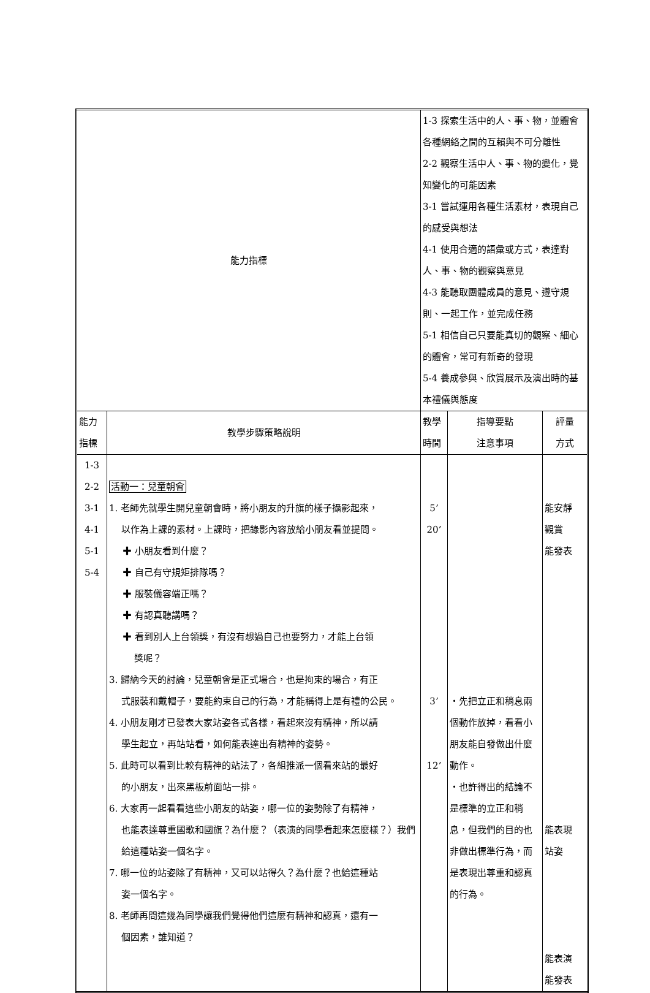| 能力指標 | | 1-3 探索生活中的人、事、物，並體會各種網絡之間的互賴與不可分離性 2-2 觀察生活中人、事、物的變化，覺知變化的可能因素 3-1 嘗試運用各種生活素材，表現自己的感受與想法 4-1 使用合適的語彙或方式，表達對人、事、物的觀察與意見 4-3 能聽取團體成員的意見、遵守規則、一起工作，並完成任務 5-1 相信自己只要能真切的觀察、細心的體會，常可有新奇的發現 5-4 養成參與、欣賞展示及演出時的基本禮儀與態度 | | |
| 能力 指標 | 教學步驟策略說明 | 教學 時間 | 指導要點 注意事項 | 評量 方式 |
| 1-3 2-2 3-1 4-1 5-1 5-4 | 活動一：兒童朝會 1. 老師先就學生開兒童朝會時，將小朋友的升旗的樣子攝影起來， 以作為上課的素材。上課時，把錄影內容放給小朋友看並提問。 ✚ 小朋友看到什麼？ ✚ 自己有守規矩排隊嗎？ ✚ 服裝儀容端正嗎？ ✚ 有認真聽講嗎？ ✚ 看到別人上台領獎，有沒有想過自己也要努力，才能上台領 獎呢？ 3. 歸納今天的討論，兒童朝會是正式場合，也是拘束的場合，有正 式服裝和戴帽子，要能約束自己的行為，才能稱得上是有禮的公民。 4. 小朋友剛才已發表大家站姿各式各樣，看起來沒有精神，所以請 學生起立，再站站看，如何能表達出有精神的姿勢。 5. 此時可以看到比較有精神的站法了，各組推派一個看來站的最好 的小朋友，出來黑板前面站一排。 6. 大家再一起看看這些小朋友的站姿，哪一位的姿勢除了有精神， 也能表達尊重國歌和國旗？為什麼？（表演的同學看起來怎麼樣？）我們給這種站姿一個名字。 7. 哪一位的站姿除了有精神，又可以站得久？為什麼？也給這種站 姿一個名字。 8. 老師再問這幾為同學讓我們覺得他們這麼有精神和認真，還有一 個因素，誰知道？ | 5’ 20’ 3’ 12’ | ・先把立正和稍息兩個動作放掉，看看小朋友能自發做出什麼動作。 ・也許得出的結論不是標準的立正和稍息，但我們的目的也非做出標準行為，而是表現出尊重和認真的行為。 | 能安靜 觀賞 能發表 能表現 站姿 能表演 能發表 |